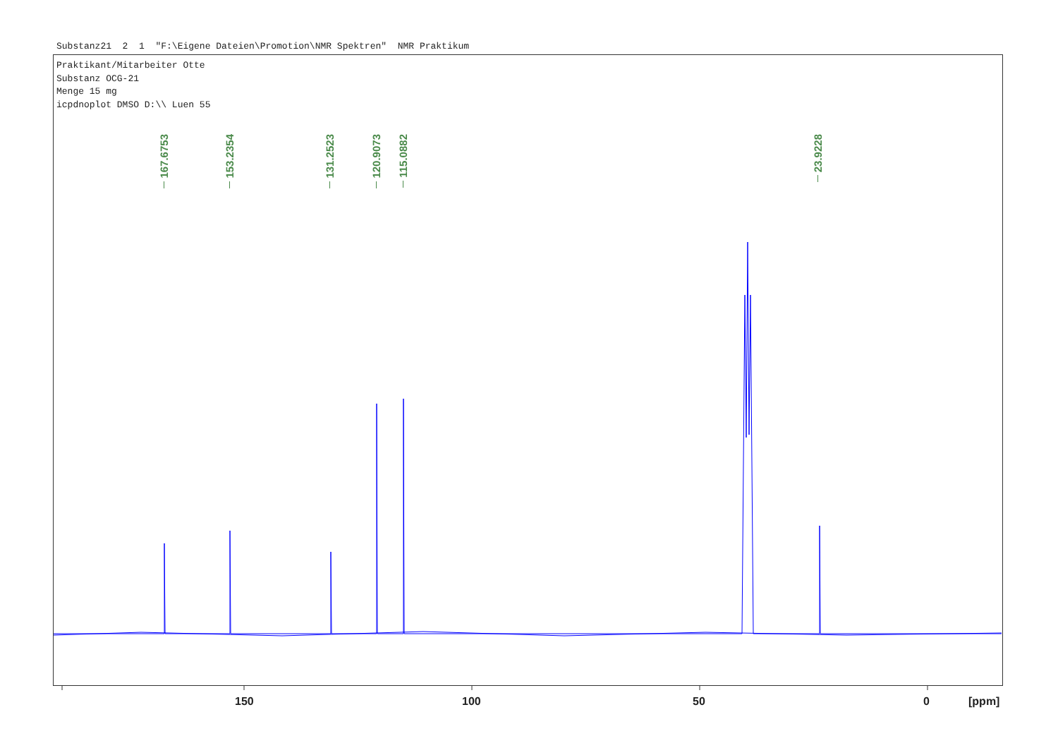Substanz21 2 1 "F:\Eigene Dateien\Promotion\NMR Spektren" NMR Praktikum
Praktikant/Mitarbeiter Otte Substanz OCG-21 Menge 15 mg icpdnoplot DMSO D:\\ Luen 55
167.6753
153.2354
131.2523
120.9073
115.0882
23.9228
150 100 50 0 [ppm]